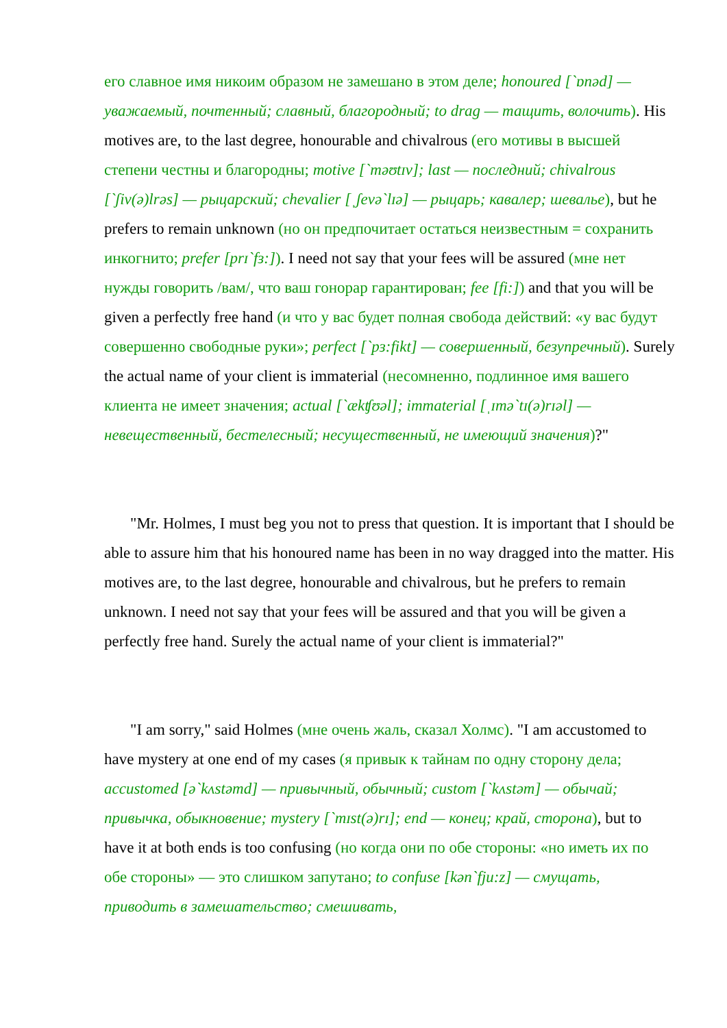его славное имя никоим образом не замешано в этом деле; honoured [`ɒnəd] — уважаемый, почтенный; славный, благородный; to drag — тащить, волочить). His motives are, to the last degree, honourable and chivalrous (его мотивы в высшей степени честны и благородны; motive [`məʊtɪv]; last — последний; chivalrous [`ʃiv(ə)lrəs] — рыцарский; chevalier [ˌʃevə`lɪə] — рыцарь; кавалер; шевалье), but he prefers to remain unknown (но он предпочитает остаться неизвестным = сохранить инкогнито; prefer [prɪ`fɜ:]). I need not say that your fees will be assured (мне нет нужды говорить /вам/, что ваш гонорар гарантирован; fee [fi:]) and that you will be given a perfectly free hand (и что у вас будет полная свобода действий: «у вас будут совершенно свободные руки»; perfect [`pɜ:fikt] — совершенный, безупречный). Surely the actual name of your client is immaterial (несомненно, подлинное имя вашего клиента не имеет значения; actual [`ækʧʊəl]; immaterial [ˌɪmə`tɪ(ə)rɪəl] — невещественный, бестелесный; несущественный, не имеющий значения)?"
"Mr. Holmes, I must beg you not to press that question. It is important that I should be able to assure him that his honoured name has been in no way dragged into the matter. His motives are, to the last degree, honourable and chivalrous, but he prefers to remain unknown. I need not say that your fees will be assured and that you will be given a perfectly free hand. Surely the actual name of your client is immaterial?"
"I am sorry," said Holmes (мне очень жаль, сказал Холмс). "I am accustomed to have mystery at one end of my cases (я привык к тайнам по одну сторону дела; accustomed [ə`kʌstəmd] — привычный, обычный; custom [`kʌstəm] — обычай; привычка, обыкновение; mystery [`mɪst(ə)rɪ]; end — конец; край, сторона), but to have it at both ends is too confusing (но когда они по обе стороны: «но иметь их по обе стороны» — это слишком запутано; to confuse [kən`fju:z] — смущать, приводить в замешательство; смешивать,